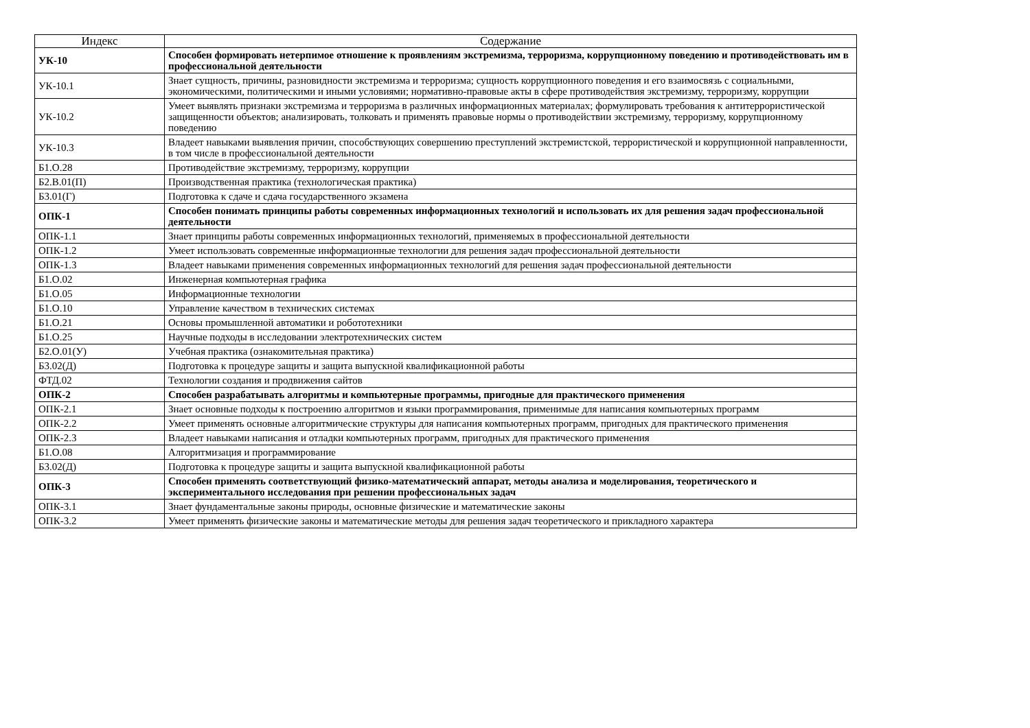| Индекс | Содержание |
| --- | --- |
| УК-10 | Способен формировать нетерпимое отношение к проявлениям экстремизма, терроризма, коррупционному поведению и противодействовать им в профессиональной деятельности |
| УК-10.1 | Знает сущность, причины, разновидности экстремизма и терроризма; сущность коррупционного поведения и его взаимосвязь с социальными, экономическими, политическими и иными условиями; нормативно-правовые акты в сфере противодействия экстремизму, терроризму, коррупции |
| УК-10.2 | Умеет выявлять признаки экстремизма и терроризма в различных информационных материалах; формулировать требования к антитеррористической защищенности объектов; анализировать, толковать и применять правовые нормы о противодействии экстремизму, терроризму, коррупционному поведению |
| УК-10.3 | Владеет навыками выявления причин, способствующих совершению преступлений экстремистской, террористической и коррупционной направленности, в том числе в профессиональной деятельности |
| Б1.О.28 | Противодействие экстремизму, терроризму, коррупции |
| Б2.В.01(П) | Производственная практика (технологическая практика) |
| Б3.01(Г) | Подготовка к сдаче и сдача государственного экзамена |
| ОПК-1 | Способен понимать принципы работы современных информационных технологий и использовать их для решения задач профессиональной деятельности |
| ОПК-1.1 | Знает принципы работы современных информационных технологий, применяемых в профессиональной деятельности |
| ОПК-1.2 | Умеет использовать современные информационные технологии для решения задач профессиональной деятельности |
| ОПК-1.3 | Владеет навыками применения современных информационных технологий для решения задач профессиональной деятельности |
| Б1.О.02 | Инженерная компьютерная графика |
| Б1.О.05 | Информационные технологии |
| Б1.О.10 | Управление качеством в технических системах |
| Б1.О.21 | Основы промышленной автоматики и робототехники |
| Б1.О.25 | Научные подходы в исследовании электротехнических систем |
| Б2.О.01(У) | Учебная практика (ознакомительная практика) |
| Б3.02(Д) | Подготовка к процедуре защиты и защита выпускной квалификационной работы |
| ФТД.02 | Технологии создания и продвижения сайтов |
| ОПК-2 | Способен разрабатывать алгоритмы и компьютерные программы, пригодные для практического применения |
| ОПК-2.1 | Знает основные подходы к построению алгоритмов и языки программирования, применимые для написания компьютерных программ |
| ОПК-2.2 | Умеет применять основные алгоритмические структуры для написания компьютерных программ, пригодных для практического применения |
| ОПК-2.3 | Владеет навыками написания и отладки компьютерных программ, пригодных для практического применения |
| Б1.О.08 | Алгоритмизация и программирование |
| Б3.02(Д) | Подготовка к процедуре защиты и защита выпускной квалификационной работы |
| ОПК-3 | Способен применять соответствующий физико-математический аппарат, методы анализа и моделирования, теоретического и экспериментального исследования при решении профессиональных задач |
| ОПК-3.1 | Знает фундаментальные законы природы, основные физические и математические законы |
| ОПК-3.2 | Умеет применять физические законы и математические методы для решения задач теоретического и прикладного характера |